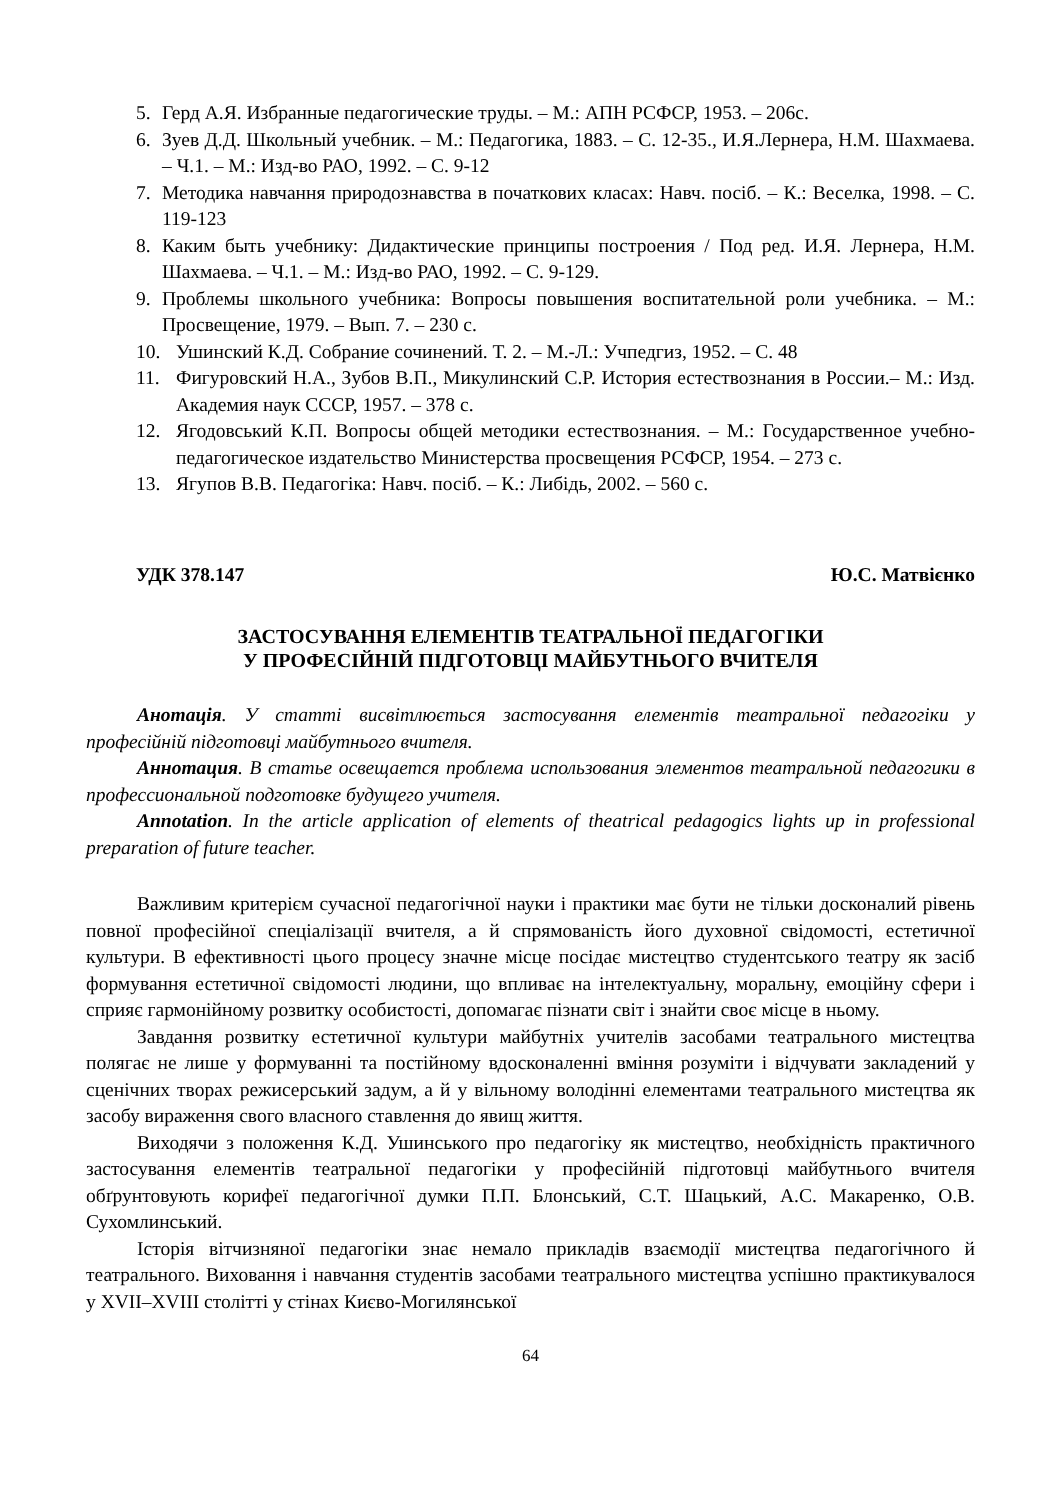5. Герд А.Я. Избранные педагогические труды. – М.: АПН РСФСР, 1953. – 206с.
6. Зуев Д.Д. Школьный учебник. – М.: Педагогика, 1883. – С. 12-35., И.Я.Лернера, Н.М. Шахмаева. – Ч.1. – М.: Изд-во РАО, 1992. – С. 9-12
7. Методика навчання природознавства в початкових класах: Навч. посіб. – К.: Веселка, 1998. – С. 119-123
8. Каким быть учебнику: Дидактические принципы построения / Под ред. И.Я. Лернера, Н.М. Шахмаева. – Ч.1. – М.: Изд-во РАО, 1992. – С. 9-129.
9. Проблемы школьного учебника: Вопросы повышения воспитательной роли учебника. – М.: Просвещение, 1979. – Вып. 7. – 230 с.
10. Ушинский К.Д. Собрание сочинений. Т. 2. – М.-Л.: Учпедгиз, 1952. – С. 48
11. Фигуровский Н.А., Зубов В.П., Микулинский С.Р. История естествознания в России.– М.: Изд. Академия наук СССР, 1957. – 378 с.
12. Ягодовський К.П. Вопросы общей методики естествознания. – М.: Государственное учебно-педагогическое издательство Министерства просвещения РСФСР, 1954. – 273 с.
13. Ягупов В.В. Педагогіка: Навч. посіб. – К.: Либідь, 2002. – 560 с.
УДК 378.147 Ю.С. Матвієнко
ЗАСТОСУВАННЯ ЕЛЕМЕНТІВ ТЕАТРАЛЬНОЇ ПЕДАГОГІКИ
У ПРОФЕСІЙНІЙ ПІДГОТОВЦІ МАЙБУТНЬОГО ВЧИТЕЛЯ
Анотація. У статті висвітлюється застосування елементів театральної педагогіки у професійній підготовці майбутнього вчителя.
Аннотация. В статье освещается проблема использования элементов театральной педагогики в профессиональной подготовке будущего учителя.
Annotation. In the article application of elements of theatrical pedagogics lights up in professional preparation of future teacher.
Важливим критерієм сучасної педагогічної науки і практики має бути не тільки досконалий рівень повної професійної спеціалізації вчителя, а й спрямованість його духовної свідомості, естетичної культури. В ефективності цього процесу значне місце посідає мистецтво студентського театру як засіб формування естетичної свідомості людини, що впливає на інтелектуальну, моральну, емоційну сфери і сприяє гармонійному розвитку особистості, допомагає пізнати світ і знайти своє місце в ньому.
Завдання розвитку естетичної культури майбутніх учителів засобами театрального мистецтва полягає не лише у формуванні та постійному вдосконаленні вміння розуміти і відчувати закладений у сценічних творах режисерський задум, а й у вільному володінні елементами театрального мистецтва як засобу вираження свого власного ставлення до явищ життя.
Виходячи з положення К.Д. Ушинського про педагогіку як мистецтво, необхідність практичного застосування елементів театральної педагогіки у професійній підготовці майбутнього вчителя обґрунтовують корифеї педагогічної думки П.П. Блонський, С.Т. Шацький, А.С. Макаренко, О.В. Сухомлинський.
Історія вітчизняної педагогіки знає немало прикладів взаємодії мистецтва педагогічного й театрального. Виховання і навчання студентів засобами театрального мистецтва успішно практикувалося у XVII–XVIII столітті у стінах Києво-Могилянської
64